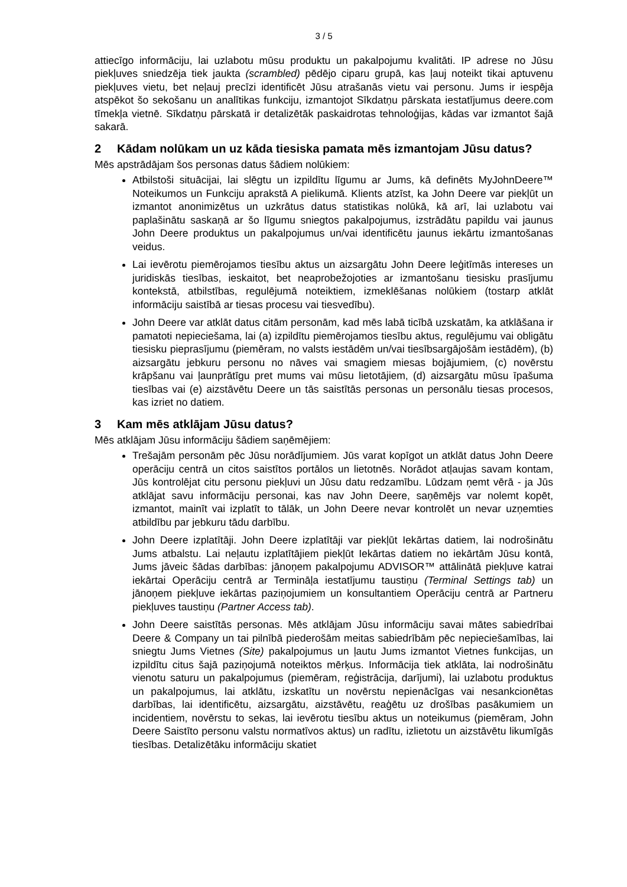3 / 5
attiecīgo informāciju, lai uzlabotu mūsu produktu un pakalpojumu kvalitāti. IP adrese no Jūsu piekļuves sniedzēja tiek jaukta (scrambled) pēdējo ciparu grupā, kas ļauj noteikt tikai aptuvenu piekļuves vietu, bet neļauj precīzi identificēt Jūsu atrašanās vietu vai personu. Jums ir iespēja atspēkot šo sekošanu un analītikas funkciju, izmantojot Sīkdatņu pārskata iestatījumus deere.com tīmekļa vietnē. Sīkdatņu pārskatā ir detalizētāk paskaidrotas tehnoloģijas, kādas var izmantot šajā sakarā.
2 Kādam nolūkam un uz kāda tiesiska pamata mēs izmantojam Jūsu datus?
Mēs apstrādājam šos personas datus šādiem nolūkiem:
Atbilstoši situācijai, lai slēgtu un izpildītu līgumu ar Jums, kā definēts MyJohnDeere™ Noteikumos un Funkciju aprakstā A pielikumā. Klients atzīst, ka John Deere var piekļūt un izmantot anonimizētus un uzkrātus datus statistikas nolūkā, kā arī, lai uzlabotu vai paplašinātu saskaņā ar šo līgumu sniegtos pakalpojumus, izstrādātu papildu vai jaunus John Deere produktus un pakalpojumus un/vai identificētu jaunus iekārtu izmantošanas veidus.
Lai ievērotu piemērojamos tiesību aktus un aizsargātu John Deere leģitīmās intereses un juridiskās tiesības, ieskaitot, bet neaprobežojoties ar izmantošanu tiesisku prasījumu kontekstā, atbilstības, regulējumā noteiktiem, izmeklēšanas nolūkiem (tostarp atklāt informāciju saistībā ar tiesas procesu vai tiesvedību).
John Deere var atklāt datus citām personām, kad mēs labā ticībā uzskatām, ka atklāšana ir pamatoti nepieciešama, lai (a) izpildītu piemērojamos tiesību aktus, regulējumu vai obligātu tiesisku pieprasījumu (piemēram, no valsts iestādēm un/vai tiesībsargājošām iestādēm), (b) aizsargātu jebkuru personu no nāves vai smagiem miesas bojājumiem, (c) novērstu krāpšanu vai ļaunprātīgu pret mums vai mūsu lietotājiem, (d) aizsargātu mūsu īpašuma tiesības vai (e) aizstāvētu Deere un tās saistītās personas un personālu tiesas procesos, kas izriet no datiem.
3 Kam mēs atklājam Jūsu datus?
Mēs atklājam Jūsu informāciju šādiem saņēmējiem:
Trešajām personām pēc Jūsu norādījumiem. Jūs varat kopīgot un atklāt datus John Deere operāciju centrā un citos saistītos portālos un lietotnēs. Norādot atļaujas savam kontam, Jūs kontrolējat citu personu piekļuvi un Jūsu datu redzamību. Lūdzam ņemt vērā - ja Jūs atklājat savu informāciju personai, kas nav John Deere, saņēmējs var nolemt kopēt, izmantot, mainīt vai izplatīt to tālāk, un John Deere nevar kontrolēt un nevar uzņemties atbildību par jebkuru tādu darbību.
John Deere izplatītāji. John Deere izplatītāji var piekļūt Iekārtas datiem, lai nodrošinātu Jums atbalstu. Lai neļautu izplatītājiem piekļūt Iekārtas datiem no iekārtām Jūsu kontā, Jums jāveic šādas darbības: jānoņem pakalpojumu ADVISOR™ attālinātā piekļuve katrai iekārtai Operāciju centrā ar Termināļa iestatījumu taustiņu (Terminal Settings tab) un jānoņem piekļuve iekārtas paziņojumiem un konsultantiem Operāciju centrā ar Partneru piekļuves taustiņu (Partner Access tab).
John Deere saistītās personas. Mēs atklājam Jūsu informāciju savai mātes sabiedrībai Deere & Company un tai pilnībā piederošām meitas sabiedrībām pēc nepieciešamības, lai sniegtu Jums Vietnes (Site) pakalpojumus un ļautu Jums izmantot Vietnes funkcijas, un izpildītu citus šajā paziņojumā noteiktos mērķus. Informācija tiek atklāta, lai nodrošinātu vienotu saturu un pakalpojumus (piemēram, reģistrācija, darījumi), lai uzlabotu produktus un pakalpojumus, lai atklātu, izskatītu un novērstu nepienācīgas vai nesankcionētas darbības, lai identificētu, aizsargātu, aizstāvētu, reaģētu uz drošības pasākumiem un incidentiem, novērstu to sekas, lai ievērotu tiesību aktus un noteikumus (piemēram, John Deere Saistīto personu valstu normatīvos aktus) un radītu, izlietotu un aizstāvētu likumīgās tiesības. Detalizētāku informāciju skatiet